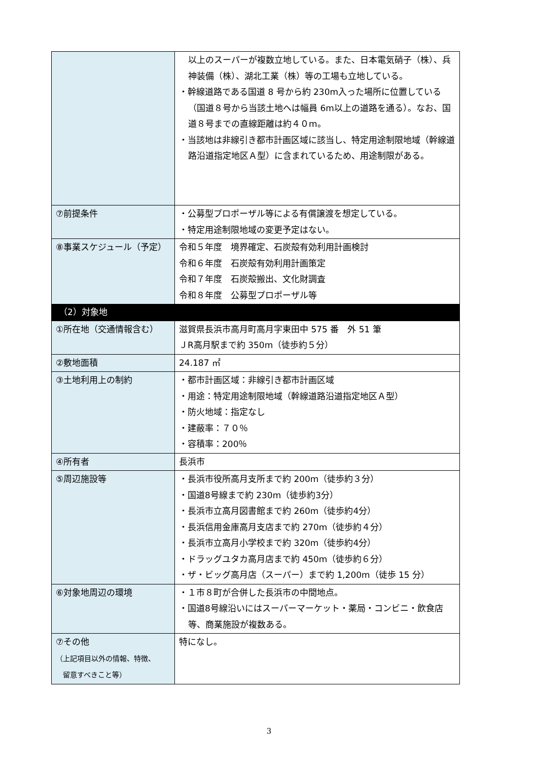| | 以上のスーパーが複数立地している。また、日本電気硝子（株）、兵神装備（株）、湖北工業（株）等の工場も立地している。 ・幹線道路である国道 8 号から約 230m入った場所に位置している（国道８号から当該土地へは幅員 6m以上の道路を通る）。なお、国道８号までの直線距離は約４０m。 ・当該地は非線引き都市計画区域に該当し、特定用途制限地域（幹線道路沿道指定地区Ａ型）に含まれているため、用途制限がある。 |
| ⑦前提条件 | ・公募型プロポーザル等による有償譲渡を想定している。 ・特定用途制限地域の変更予定はない。 |
| ⑧事業スケジュール（予定） | 令和５年度 境界確定、石炭殻有効利用計画検討 令和６年度 石炭殻有効利用計画策定 令和７年度 石炭殻搬出、文化財調査 令和８年度 公募型プロポーザル等 |
| （2）対象地 | |
| ①所在地（交通情報含む） | 滋賀県長浜市高月町高月字東田中 575 番 外 51 筆 ＪR高月駅まで約 350m（徒歩約５分） |
| ②敷地面積 | 24.187 ㎡ |
| ③土地利用上の制約 | ・都市計画区域：非線引き都市計画区域 ・用途：特定用途制限地域（幹線道路沿道指定地区Ａ型） ・防火地域：指定なし ・建蔽率：７０％ ・容積率：200％ |
| ④所有者 | 長浜市 |
| ⑤周辺施設等 | ・長浜市役所高月支所まで約 200m（徒歩約３分） ・国道8号線まで約 230m（徒歩約3分） ・長浜市立高月図書館まで約 260m（徒歩約4分） ・長浜信用金庫高月支店まで約 270m（徒歩約４分） ・長浜市立高月小学校まで約 320m（徒歩約4分） ・ドラッグユタカ高月店まで約 450m（徒歩約６分） ・ザ・ビッグ高月店（スーパー）まで約 1,200m（徒歩 15 分） |
| ⑥対象地周辺の環境 | ・１市８町が合併した長浜市の中間地点。 ・国道8号線沿いにはスーパーマーケット・薬局・コンビニ・飲食店等、商業施設が複数ある。 |
| ⑦その他 （上記項目以外の情報、特徴、 留意すべきこと等） | 特になし。 |
3